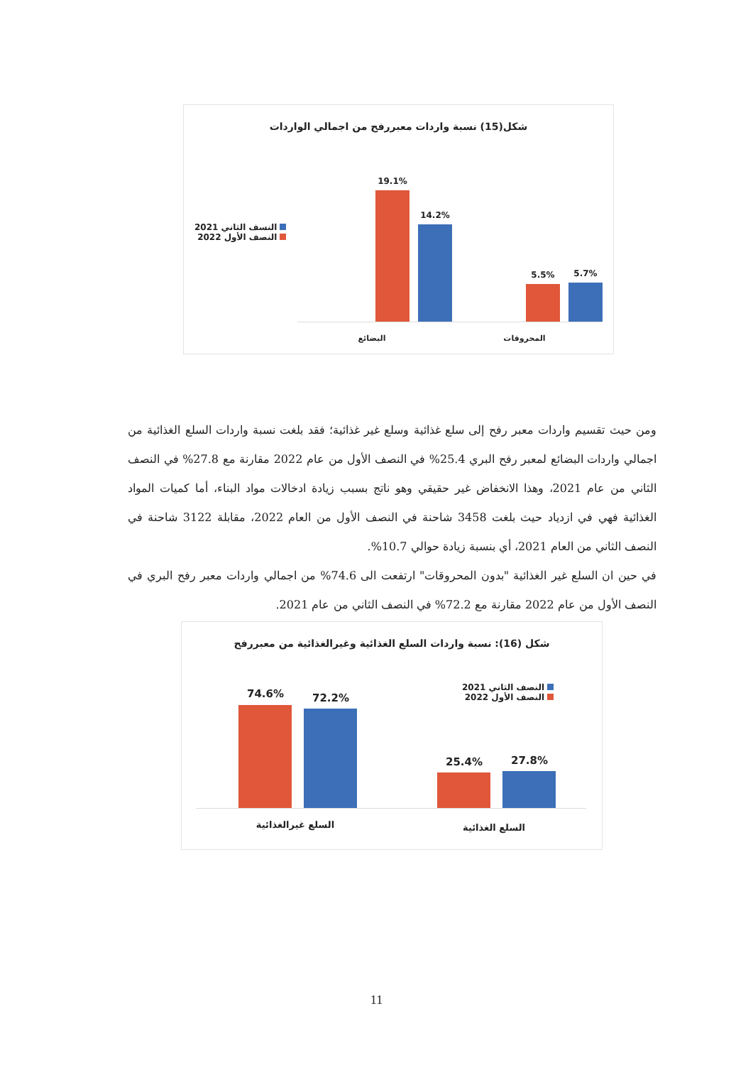شكل(15) نسبة واردات معبررفح من اجمالي الواردات
النسف الثاني 2021
النصف الأول 2022
19.1%
14.2%
5.5% 5.7%
البضائع المحروقات
ومن حيث تقسيم واردات معبر رفح إلى سلع غذائية وسلع غير غذائية؛ فقد بلغت نسبة واردات السلع الغذائية من اجمالي واردات البضائع لمعبر رفح البري 25.4% في النصف الأول من عام 2022 مقارنة مع 27.8% في النصف الثاني من عام 2021، وهذا الانخفاض غير حقيقي وهو ناتج بسبب زيادة ادخالات مواد البناء، أما كميات المواد الغذائية فهي في ازدياد حيث بلغت 3458 شاحنة في النصف الأول من العام 2022، مقابلة 3122 شاحنة في النصف الثاني من العام 2021، أي بنسبة زيادة حوالي 10.7%.
في حين ان السلع غير الغذائية "بدون المحروقات" ارتفعت الى 74.6% من اجمالي واردات معبر رفح البري في النصف الأول من عام 2022 مقارنة مع 72.2% في النصف الثاني من عام 2021.
شكل (16): نسبة واردات السلع الغذائية وغيرالغذائية من معبررفح
النصف الثاني 2021
النصف الأول 2022
74.6% 72.2%
25.4% 27.8%
السلع غيرالغذائية
السلع الغذائية
11